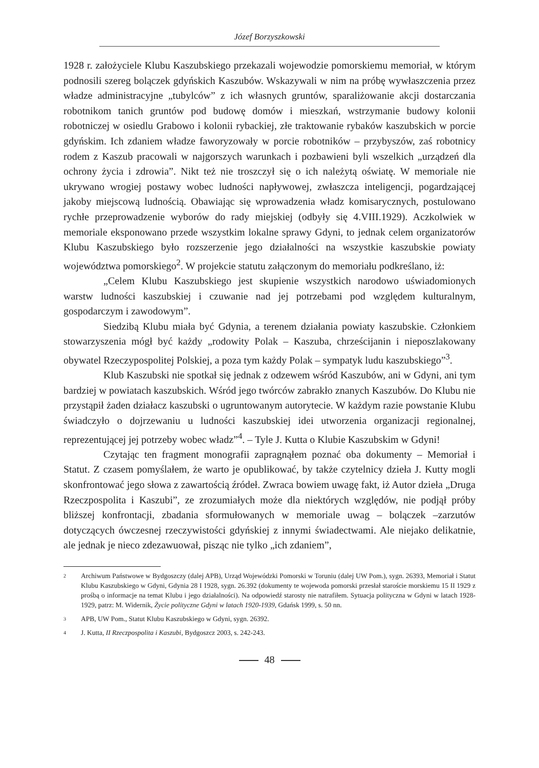Józef Borzyszkowski
1928 r. założyciele Klubu Kaszubskiego przekazali wojewodzie pomorskiemu memoriał, w którym podnosili szereg bolączek gdyńskich Kaszubów. Wskazywali w nim na próbę wywłaszczenia przez władze administracyjne „tubylców” z ich własnych gruntów, sparaliżowanie akcji dostarczania robotnikom tanich gruntów pod budowę domów i mieszkań, wstrzymanie budowy kolonii robotniczej w osiedlu Grabowo i kolonii rybackiej, złe traktowanie rybaków kaszubskich w porcie gdyńskim. Ich zdaniem władze faworyzowały w porcie robotników – przybyszów, zaś robotnicy rodem z Kaszub pracowali w najgorszych warunkach i pozbawieni byli wszelkich „urządzeń dla ochrony życia i zdrowia”. Nikt też nie troszczył się o ich należytą oświatę. W memoriale nie ukrywano wrogiej postawy wobec ludności napływowej, zwłaszcza inteligencji, pogardzającej jakoby miejscową ludnością. Obawiając się wprowadzenia władz komisarycznych, postulowano rychłe przeprowadzenie wyborów do rady miejskiej (odbyły się 4.VIII.1929). Aczkolwiek w memoriale eksponowano przede wszystkim lokalne sprawy Gdyni, to jednak celem organizatorów Klubu Kaszubskiego było rozszerzenie jego działalności na wszystkie kaszubskie powiaty województwa pomorskiego<sup>2</sup>. W projekcie statutu załączonym do memoriału podkreślano, iż:
„Celem Klubu Kaszubskiego jest skupienie wszystkich narodowo uświadomionych warstw ludności kaszubskiej i czuwanie nad jej potrzebami pod względem kulturalnym, gospodarczym i zawodowym”.
Siedzibą Klubu miała być Gdynia, a terenem działania powiaty kaszubskie. Członkiem stowarzyszenia mógł być każdy „rodowity Polak – Kaszuba, chrześcijanin i nieposzlakowany obywatel Rzeczypospolitej Polskiej, a poza tym każdy Polak – sympatyk ludu kaszubskiego”<sup>3</sup>.
Klub Kaszubski nie spotkał się jednak z odzewem wśród Kaszubów, ani w Gdyni, ani tym bardziej w powiatach kaszubskich. Wśród jego twórców zabrakło znanych Kaszubów. Do Klubu nie przystąpił żaden działacz kaszubski o ugruntowanym autorytecie. W każdym razie powstanie Klubu świadczyło o dojrzewaniu u ludności kaszubskiej idei utworzenia organizacji regionalnej, reprezentującej jej potrzeby wobec władz”<sup>4</sup>. – Tyle J. Kutta o Klubie Kaszubskim w Gdyni!
Czytając ten fragment monografii zapragnąłem poznać oba dokumenty – Memoriał i Statut. Z czasem pomyślałem, że warto je opublikować, by także czytelnicy dzieła J. Kutty mogli skonfrontować jego słowa z zawartością źródeł. Zwraca bowiem uwagę fakt, iż Autor dzieła „Druga Rzeczpospolita i Kaszubi”, ze zrozumiałych może dla niektórych względów, nie podjął próby bliższej konfrontacji, zbadania sformułowanych w memoriale uwag – bolączek –zarzutów dotyczących ówczesnej rzeczywistości gdyńskiej z innymi świadectwami. Ale niejako delikatnie, ale jednak je nieco zdezawuował, pisząc nie tylko „ich zdaniem”,
2 Archiwum Państwowe w Bydgoszczy (dalej APB), Urząd Wojewódzki Pomorski w Toruniu (dalej UW Pom.), sygn. 26393, Memoriał i Statut Klubu Kaszubskiego w Gdyni, Gdynia 28 I 1928, sygn. 26.392 (dokumenty te wojewoda pomorski przesłał staroście morskiemu 15 II 1929 z prośbą o informacje na temat Klubu i jego działalności). Na odpowiedź starosty nie natrafiłem. Sytuacja polityczna w Gdyni w latach 1928-1929, patrz: M. Widernik, Życie polityczne Gdyni w latach 1920-1939, Gdańsk 1999, s. 50 nn.
3 APB, UW Pom., Statut Klubu Kaszubskiego w Gdyni, sygn. 26392.
4 J. Kutta, II Rzeczpospolita i Kaszubi, Bydgoszcz 2003, s. 242-243.
48